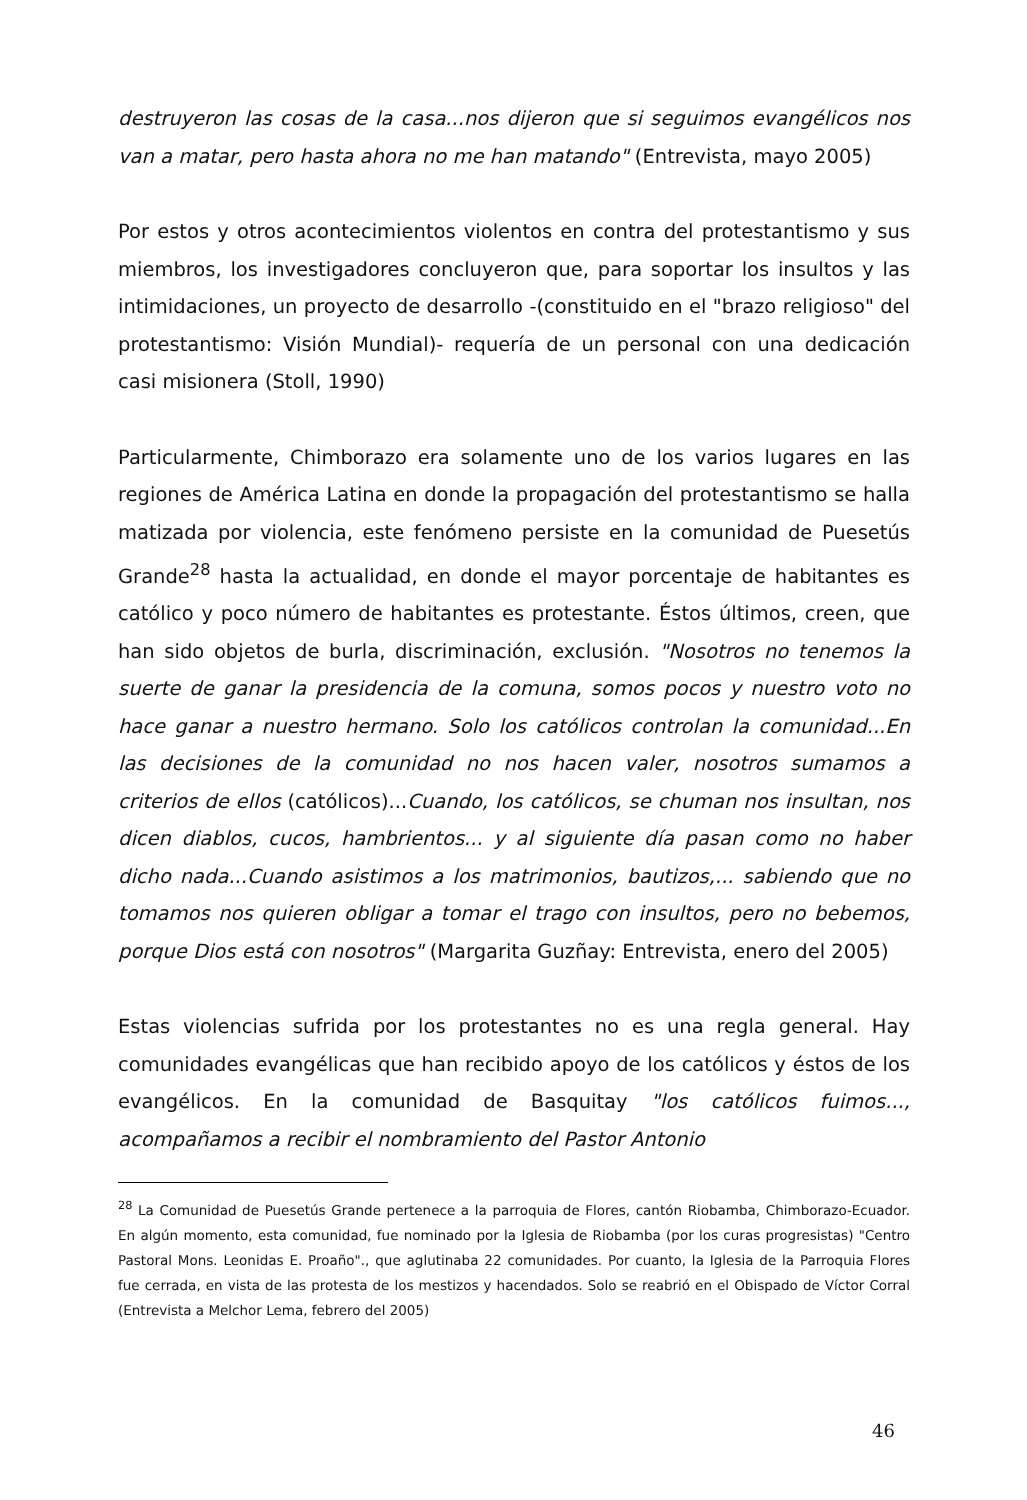destruyeron las cosas de la casa...nos dijeron que si seguimos evangélicos nos van a matar, pero hasta ahora no me han matando" (Entrevista, mayo 2005)
Por estos y otros acontecimientos violentos en contra del protestantismo y sus miembros, los investigadores concluyeron que, para soportar los insultos y las intimidaciones, un proyecto de desarrollo -(constituido en el "brazo religioso" del protestantismo: Visión Mundial)- requería de un personal con una dedicación casi misionera (Stoll, 1990)
Particularmente, Chimborazo era solamente uno de los varios lugares en las regiones de América Latina en donde la propagación del protestantismo se halla matizada por violencia, este fenómeno persiste en la comunidad de Puesetús Grande<sup>28</sup> hasta la actualidad, en donde el mayor porcentaje de habitantes es católico y poco número de habitantes es protestante. Éstos últimos, creen, que han sido objetos de burla, discriminación, exclusión. "Nosotros no tenemos la suerte de ganar la presidencia de la comuna, somos pocos y nuestro voto no hace ganar a nuestro hermano. Solo los católicos controlan la comunidad...En las decisiones de la comunidad no nos hacen valer, nosotros sumamos a criterios de ellos (católicos)...Cuando, los católicos, se chuman nos insultan, nos dicen diablos, cucos, hambrientos... y al siguiente día pasan como no haber dicho nada...Cuando asistimos a los matrimonios, bautizos,... sabiendo que no tomamos nos quieren obligar a tomar el trago con insultos, pero no bebemos, porque Dios está con nosotros" (Margarita Guzñay: Entrevista, enero del 2005)
Estas violencias sufrida por los protestantes no es una regla general. Hay comunidades evangélicas que han recibido apoyo de los católicos y éstos de los evangélicos. En la comunidad de Basquitay "los católicos fuimos..., acompañamos a recibir el nombramiento del Pastor Antonio
<sup>28</sup> La Comunidad de Puesetús Grande pertenece a la parroquia de Flores, cantón Riobamba, Chimborazo-Ecuador. En algún momento, esta comunidad, fue nominado por la Iglesia de Riobamba (por los curas progresistas) "Centro Pastoral Mons. Leonidas E. Proaño"., que aglutinaba 22 comunidades. Por cuanto, la Iglesia de la Parroquia Flores fue cerrada, en vista de las protesta de los mestizos y hacendados. Solo se reabrió en el Obispado de Víctor Corral (Entrevista a Melchor Lema, febrero del 2005)
46